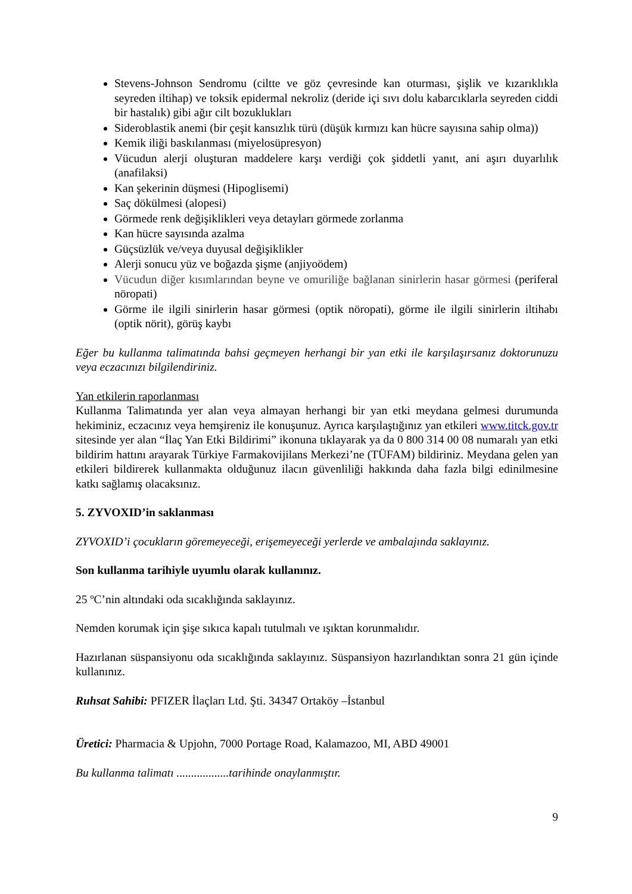Stevens-Johnson Sendromu (ciltte ve göz çevresinde kan oturması, şişlik ve kızarıklıkla seyreden iltihap) ve toksik epidermal nekroliz (deride içi sıvı dolu kabarcıklarla seyreden ciddi bir hastalık) gibi ağır cilt bozuklukları
Sideroblastik anemi (bir çeşit kansızlık türü (düşük kırmızı kan hücre sayısına sahip olma))
Kemik iliği baskılanması (miyelosüpresyon)
Vücudun alerji oluşturan maddelere karşı verdiği çok şiddetli yanıt, ani aşırı duyarlılık (anafilaksi)
Kan şekerinin düşmesi (Hipoglisemi)
Saç dökülmesi (alopesi)
Görmede renk değişiklikleri veya detayları görmede zorlanma
Kan hücre sayısında azalma
Güçsüzlük ve/veya duyusal değişiklikler
Alerji sonucu yüz ve boğazda şişme (anjiyoödem)
Vücudun diğer kısımlarından beyne ve omuriliğe bağlanan sinirlerin hasar görmesi (periferal nöropati)
Görme ile ilgili sinirlerin hasar görmesi (optik nöropati), görme ile ilgili sinirlerin iltihabı (optik nörit), görüş kaybı
Eğer bu kullanma talimatında bahsi geçmeyen herhangi bir yan etki ile karşılaşırsanız doktorunuzu veya eczacınızı bilgilendiriniz.
Yan etkilerin raporlanması
Kullanma Talimatında yer alan veya almayan herhangi bir yan etki meydana gelmesi durumunda hekiminiz, eczacınız veya hemşireniz ile konuşunuz. Ayrıca karşılaştığınız yan etkileri www.titck.gov.tr sitesinde yer alan “İlaç Yan Etki Bildirimi” ikonuna tıklayarak ya da 0 800 314 00 08 numaralı yan etki bildirim hattını arayarak Türkiye Farmakovijilans Merkezi’ne (TÜFAM) bildiriniz. Meydana gelen yan etkileri bildirerek kullanmakta olduğunuz ilacın güvenliliği hakkında daha fazla bilgi edinilmesine katkı sağlamış olacaksınız.
5. ZYVOXID’in saklanması
ZYVOXID’i çocukların göremeyeceği, erişemeyeceği yerlerde ve ambalajında saklayınız.
Son kullanma tarihiyle uyumlu olarak kullanınız.
25 ºC’nin altındaki oda sıcaklığında saklayınız.
Nemden korumak için şişe sıkıca kapalı tutulmalı ve ışıktan korunmalıdır.
Hazırlanan süspansiyonu oda sıcaklığında saklayınız. Süspansiyon hazırlandıktan sonra 21 gün içinde kullanınız.
Ruhsat Sahibi: PFIZER İlaçları Ltd. Şti. 34347 Ortaköy –İstanbul
Üretici: Pharmacia & Upjohn, 7000 Portage Road, Kalamazoo, MI, ABD 49001
Bu kullanma talimatı ..................tarihinde onaylanmıştır.
9